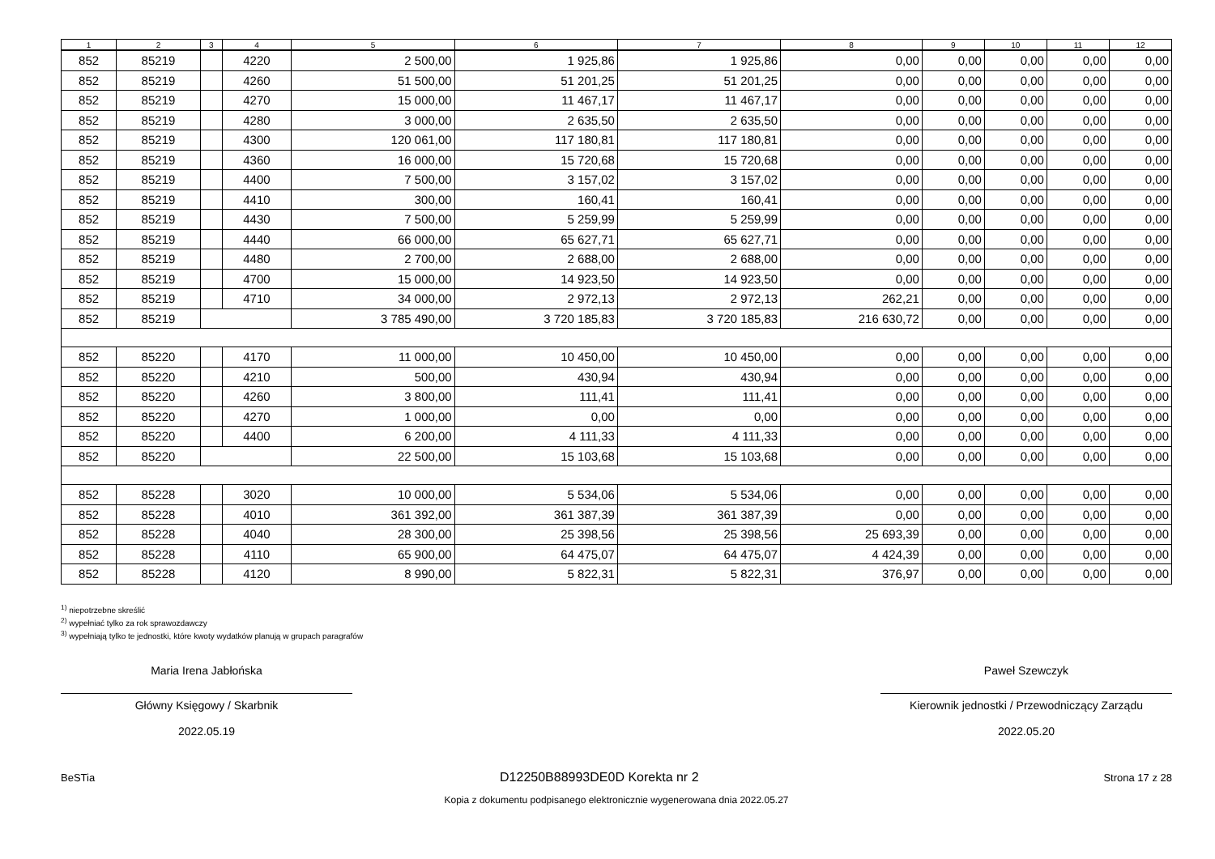| 1 | 2 | 3 | 4 | 5 | 6 | 7 | 8 | 9 | 10 | 11 | 12 |
| --- | --- | --- | --- | --- | --- | --- | --- | --- | --- | --- | --- |
| 852 | 85219 | | 4220 | 2 500,00 | 1 925,86 | 1 925,86 | 0,00 | 0,00 | 0,00 | 0,00 | 0,00 |
| 852 | 85219 | | 4260 | 51 500,00 | 51 201,25 | 51 201,25 | 0,00 | 0,00 | 0,00 | 0,00 | 0,00 |
| 852 | 85219 | | 4270 | 15 000,00 | 11 467,17 | 11 467,17 | 0,00 | 0,00 | 0,00 | 0,00 | 0,00 |
| 852 | 85219 | | 4280 | 3 000,00 | 2 635,50 | 2 635,50 | 0,00 | 0,00 | 0,00 | 0,00 | 0,00 |
| 852 | 85219 | | 4300 | 120 061,00 | 117 180,81 | 117 180,81 | 0,00 | 0,00 | 0,00 | 0,00 | 0,00 |
| 852 | 85219 | | 4360 | 16 000,00 | 15 720,68 | 15 720,68 | 0,00 | 0,00 | 0,00 | 0,00 | 0,00 |
| 852 | 85219 | | 4400 | 7 500,00 | 3 157,02 | 3 157,02 | 0,00 | 0,00 | 0,00 | 0,00 | 0,00 |
| 852 | 85219 | | 4410 | 300,00 | 160,41 | 160,41 | 0,00 | 0,00 | 0,00 | 0,00 | 0,00 |
| 852 | 85219 | | 4430 | 7 500,00 | 5 259,99 | 5 259,99 | 0,00 | 0,00 | 0,00 | 0,00 | 0,00 |
| 852 | 85219 | | 4440 | 66 000,00 | 65 627,71 | 65 627,71 | 0,00 | 0,00 | 0,00 | 0,00 | 0,00 |
| 852 | 85219 | | 4480 | 2 700,00 | 2 688,00 | 2 688,00 | 0,00 | 0,00 | 0,00 | 0,00 | 0,00 |
| 852 | 85219 | | 4700 | 15 000,00 | 14 923,50 | 14 923,50 | 0,00 | 0,00 | 0,00 | 0,00 | 0,00 |
| 852 | 85219 | | 4710 | 34 000,00 | 2 972,13 | 2 972,13 | 262,21 | 0,00 | 0,00 | 0,00 | 0,00 |
| 852 | 85219 | | | 3 785 490,00 | 3 720 185,83 | 3 720 185,83 | 216 630,72 | 0,00 | 0,00 | 0,00 | 0,00 |
| 852 | 85220 | | 4170 | 11 000,00 | 10 450,00 | 10 450,00 | 0,00 | 0,00 | 0,00 | 0,00 | 0,00 |
| 852 | 85220 | | 4210 | 500,00 | 430,94 | 430,94 | 0,00 | 0,00 | 0,00 | 0,00 | 0,00 |
| 852 | 85220 | | 4260 | 3 800,00 | 111,41 | 111,41 | 0,00 | 0,00 | 0,00 | 0,00 | 0,00 |
| 852 | 85220 | | 4270 | 1 000,00 | 0,00 | 0,00 | 0,00 | 0,00 | 0,00 | 0,00 | 0,00 |
| 852 | 85220 | | 4400 | 6 200,00 | 4 111,33 | 4 111,33 | 0,00 | 0,00 | 0,00 | 0,00 | 0,00 |
| 852 | 85220 | | | 22 500,00 | 15 103,68 | 15 103,68 | 0,00 | 0,00 | 0,00 | 0,00 | 0,00 |
| 852 | 85228 | | 3020 | 10 000,00 | 5 534,06 | 5 534,06 | 0,00 | 0,00 | 0,00 | 0,00 | 0,00 |
| 852 | 85228 | | 4010 | 361 392,00 | 361 387,39 | 361 387,39 | 0,00 | 0,00 | 0,00 | 0,00 | 0,00 |
| 852 | 85228 | | 4040 | 28 300,00 | 25 398,56 | 25 398,56 | 25 693,39 | 0,00 | 0,00 | 0,00 | 0,00 |
| 852 | 85228 | | 4110 | 65 900,00 | 64 475,07 | 64 475,07 | 4 424,39 | 0,00 | 0,00 | 0,00 | 0,00 |
| 852 | 85228 | | 4120 | 8 990,00 | 5 822,31 | 5 822,31 | 376,97 | 0,00 | 0,00 | 0,00 | 0,00 |
<sup>1)</sup> niepotrzebne skreślić
<sup>2)</sup> wypełniać tylko za rok sprawozdawczy
<sup>3)</sup> wypełniają tylko te jednostki, które kwoty wydatków planują w grupach paragrafów
Maria Irena Jabłońska
Główny Księgowy / Skarbnik
2022.05.19
Paweł Szewczyk
Kierownik jednostki / Przewodniczący Zarządu
2022.05.20
BeSTia D12250B88993DE0D Korekta nr 2 Strona 17 z 28
Kopia z dokumentu podpisanego elektronicznie wygenerowana dnia 2022.05.27